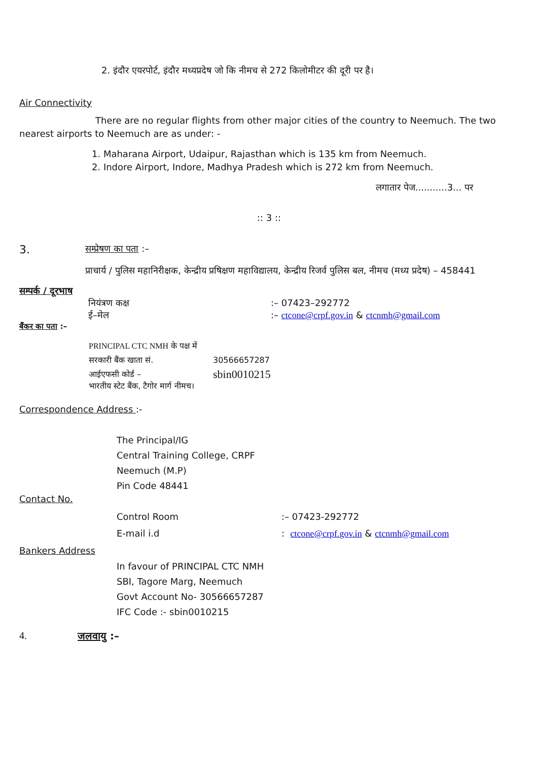2. इंदौर एयरपोर्ट, इंदौर मध्यप्रदेष जो कि नीमच से 272 किलोमीटर की दूरी पर है।
Air Connectivity
There are no regular flights from other major cities of the country to Neemuch. The two nearest airports to Neemuch are as under: -
1. Maharana Airport, Udaipur, Rajasthan which is 135 km from Neemuch.
2. Indore Airport, Indore, Madhya Pradesh which is 272 km from Neemuch.
लगातार पेज...........3... पर
:: 3 ::
3. सम्प्रेषण का पता :–
प्राचार्य / पुलिस महानिरीक्षक, केन्द्रीय प्रषिक्षण महाविद्यालय, केन्द्रीय रिजर्व पुलिस बल, नीमच (मध्य प्रदेष) – 458441
सम्पर्क / दूरभाष
नियंत्रण कक्ष:– 07423–292772
ई–मेल:– ctcone@crpf.gov.in & ctcnmh@gmail.com
बैंकर का पता :–
PRINCIPAL CTC NMH के पक्ष में
सरकारी बैंक खाता सं. 30566657287
आईएफसी कोर्ड – sbin0010215
भारतीय स्टेट बैंक, टैगोर मार्ग नीमच।
Correspondence Address :-
The Principal/IG
Central Training College, CRPF
Neemuch (M.P)
Pin Code 48441
Contact No.
Control Room:– 07423-292772
E-mail i.d: ctcone@crpf.gov.in & ctcnmh@gmail.com
Bankers Address
In favour of PRINCIPAL CTC NMH
SBI, Tagore Marg, Neemuch
Govt Account No- 30566657287
IFC Code :- sbin0010215
4. जलवायु :–